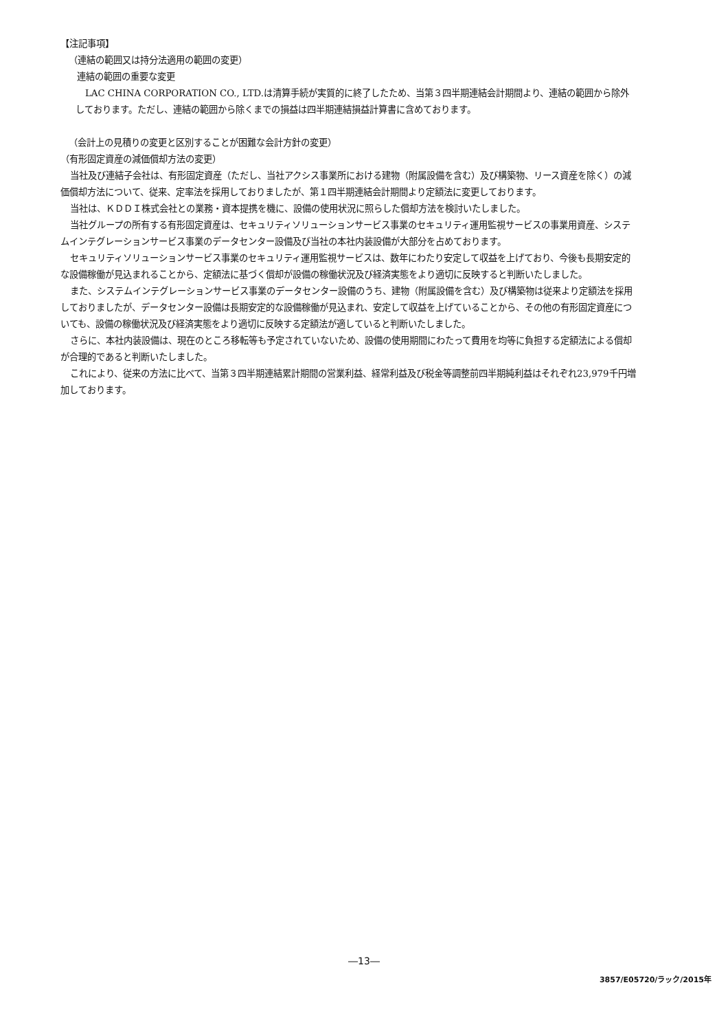【注記事項】
（連結の範囲又は持分法適用の範囲の変更）
連結の範囲の重要な変更
LAC CHINA CORPORATION CO., LTD.は清算手続が実質的に終了したため、当第３四半期連結会計期間より、連結の範囲から除外しております。ただし、連結の範囲から除くまでの損益は四半期連結損益計算書に含めております。
（会計上の見積りの変更と区別することが困難な会計方針の変更）
（有形固定資産の減価償却方法の変更）
当社及び連結子会社は、有形固定資産（ただし、当社アクシス事業所における建物（附属設備を含む）及び構築物、リース資産を除く）の減価償却方法について、従来、定率法を採用しておりましたが、第１四半期連結会計期間より定額法に変更しております。
当社は、ＫＤＤＩ株式会社との業務・資本提携を機に、設備の使用状況に照らした償却方法を検討いたしました。
当社グループの所有する有形固定資産は、セキュリティソリューションサービス事業のセキュリティ運用監視サービスの事業用資産、システムインテグレーションサービス事業のデータセンター設備及び当社の本社内装設備が大部分を占めております。
セキュリティソリューションサービス事業のセキュリティ運用監視サービスは、数年にわたり安定して収益を上げており、今後も長期安定的な設備稼働が見込まれることから、定額法に基づく償却が設備の稼働状況及び経済実態をより適切に反映すると判断いたしました。
また、システムインテグレーションサービス事業のデータセンター設備のうち、建物（附属設備を含む）及び構築物は従来より定額法を採用しておりましたが、データセンター設備は長期安定的な設備稼働が見込まれ、安定して収益を上げていることから、その他の有形固定資産についても、設備の稼働状況及び経済実態をより適切に反映する定額法が適していると判断いたしました。
さらに、本社内装設備は、現在のところ移転等も予定されていないため、設備の使用期間にわたって費用を均等に負担する定額法による償却が合理的であると判断いたしました。
これにより、従来の方法に比べて、当第３四半期連結累計期間の営業利益、経常利益及び税金等調整前四半期純利益はそれぞれ23,979千円増加しております。
―13―
3857/E05720/ラック/2015年